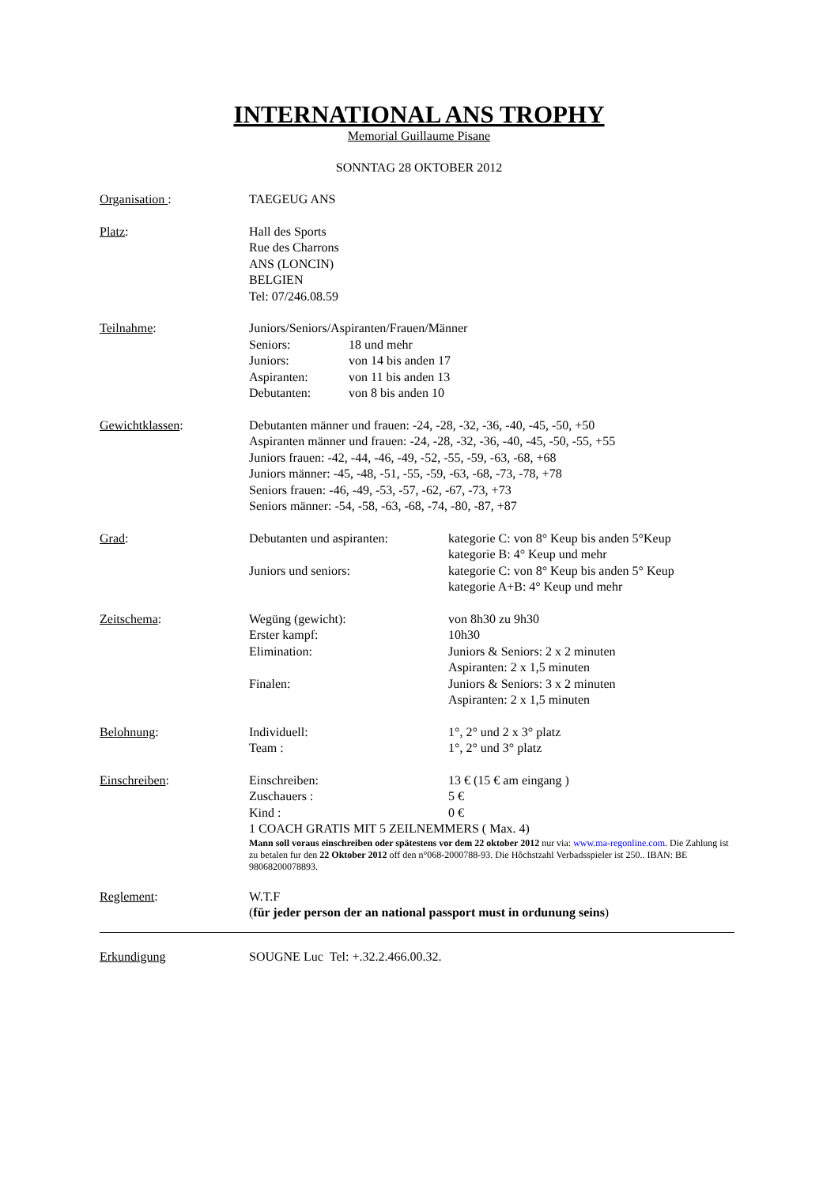INTERNATIONAL ANS TROPHY
Memorial Guillaume Pisane
SONNTAG 28 OKTOBER 2012
Organisation : TAEGEUG ANS
Platz: Hall des Sports
Rue des Charrons
ANS (LONCIN)
BELGIEN
Tel: 07/246.08.59
Teilnahme: Juniors/Seniors/Aspiranten/Frauen/Männer
Seniors: 18 und mehr
Juniors: von 14 bis anden 17
Aspiranten: von 11 bis anden 13
Debutanten: von 8 bis anden 10
Gewichtklassen: Debutanten männer und frauen: -24, -28, -32, -36, -40, -45, -50, +50
Aspiranten männer und frauen: -24, -28, -32, -36, -40, -45, -50, -55, +55
Juniors frauen: -42, -44, -46, -49, -52, -55, -59, -63, -68, +68
Juniors männer: -45, -48, -51, -55, -59, -63, -68, -73, -78, +78
Seniors frauen: -46, -49, -53, -57, -62, -67, -73, +73
Seniors männer: -54, -58, -63, -68, -74, -80, -87, +87
Grad: Debutanten und aspiranten: kategorie C: von 8° Keup bis anden 5°Keup
kategorie B: 4° Keup und mehr
Juniors und seniors: kategorie C: von 8° Keup bis anden 5° Keup
kategorie A+B: 4° Keup und mehr
Zeitschema: Wegüng (gewicht): von 8h30 zu 9h30
Erster kampf: 10h30
Elimination: Juniors & Seniors: 2 x 2 minuten
Aspiranten: 2 x 1,5 minuten
Finalen: Juniors & Seniors: 3 x 2 minuten
Aspiranten: 2 x 1,5 minuten
Belohnung: Individuell: 1°, 2° und 2 x 3° platz
Team : 1°, 2° und 3° platz
Einschreiben: Einschreiben: 13 € (15 € am eingang )
Zuschauers : 5 €
Kind : 0 €
1 COACH GRATIS MIT 5 ZEILNEMMERS ( Max. 4)
Mann soll voraus einschreiben oder spätestens vor dem 22 oktober 2012 nur via: www.ma-regonline.com. Die Zahlung ist zu betalen fur den 22 Oktober 2012 off den n°068-2000788-93. Die Hôchstzahl Verbadsspieler ist 250.. IBAN: BE 98068200078893.
Reglement: W.T.F
(für jeder person der an national passport must in ordunung seins)
Erkundigung SOUGNE Luc Tel: +.32.2.466.00.32.